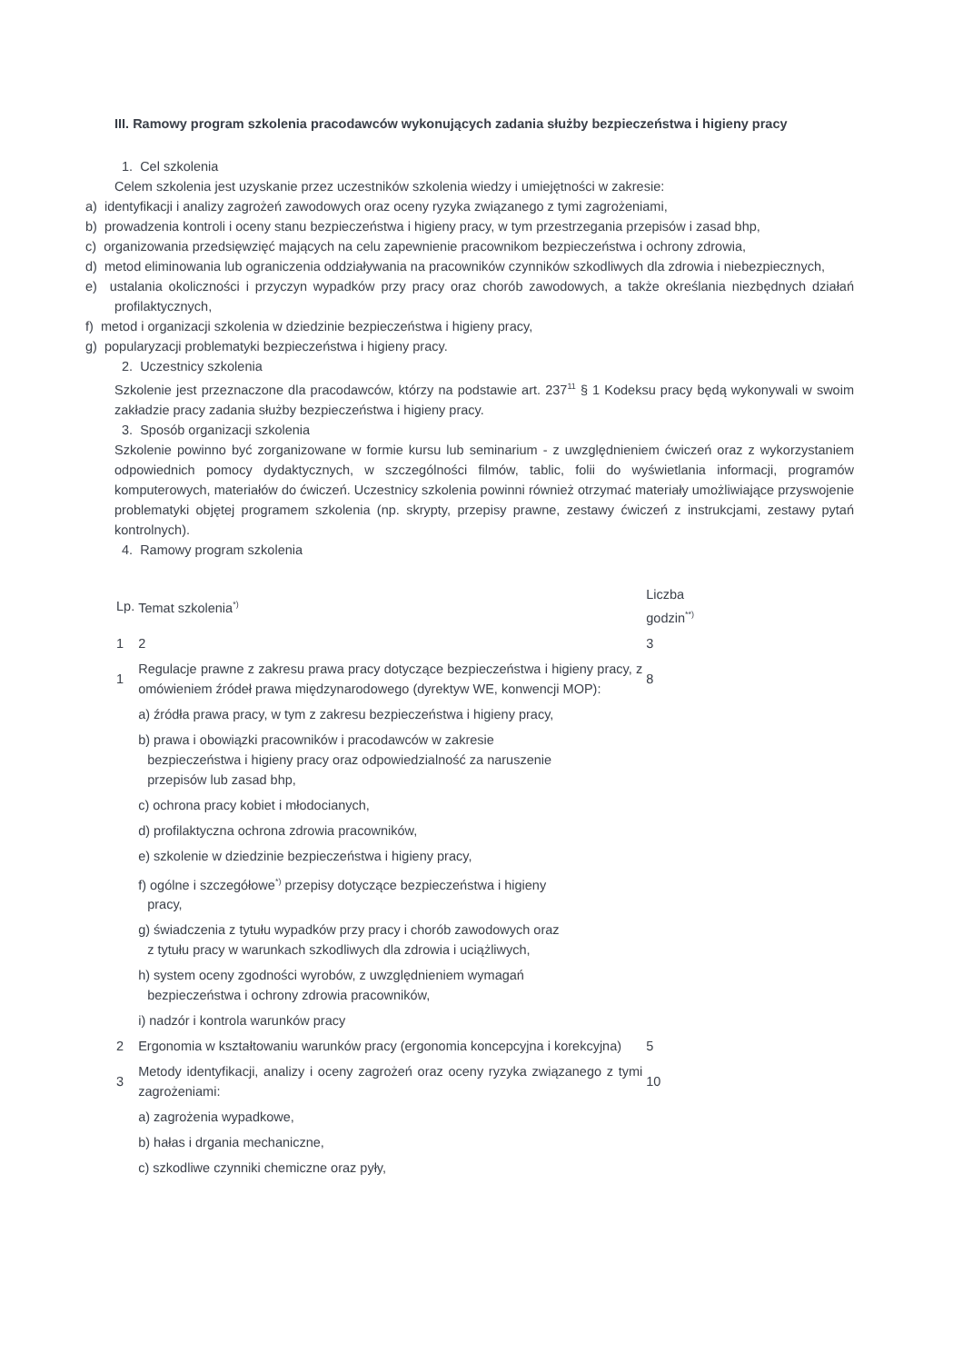III. Ramowy program szkolenia pracodawców wykonujących zadania służby bezpieczeństwa i higieny pracy
1. Cel szkolenia
Celem szkolenia jest uzyskanie przez uczestników szkolenia wiedzy i umiejętności w zakresie:
a) identyfikacji i analizy zagrożeń zawodowych oraz oceny ryzyka związanego z tymi zagrożeniami,
b) prowadzenia kontroli i oceny stanu bezpieczeństwa i higieny pracy, w tym przestrzegania przepisów i zasad bhp,
c) organizowania przedsięwzięć mających na celu zapewnienie pracownikom bezpieczeństwa i ochrony zdrowia,
d) metod eliminowania lub ograniczenia oddziaływania na pracowników czynników szkodliwych dla zdrowia i niebezpiecznych,
e) ustalania okoliczności i przyczyn wypadków przy pracy oraz chorób zawodowych, a także określania niezbędnych działań profilaktycznych,
f) metod i organizacji szkolenia w dziedzinie bezpieczeństwa i higieny pracy,
g) popularyzacji problematyki bezpieczeństwa i higieny pracy.
2. Uczestnicy szkolenia
Szkolenie jest przeznaczone dla pracodawców, którzy na podstawie art. 237<sup>11</sup> § 1 Kodeksu pracy będą wykonywali w swoim zakładzie pracy zadania służby bezpieczeństwa i higieny pracy.
3. Sposób organizacji szkolenia
Szkolenie powinno być zorganizowane w formie kursu lub seminarium - z uwzględnieniem ćwiczeń oraz z wykorzystaniem odpowiednich pomocy dydaktycznych, w szczególności filmów, tablic, folii do wyświetlania informacji, programów komputerowych, materiałów do ćwiczeń. Uczestnicy szkolenia powinni również otrzymać materiały umożliwiające przyswojenie problematyki objętej programem szkolenia (np. skrypty, przepisy prawne, zestawy ćwiczeń z instrukcjami, zestawy pytań kontrolnych).
4. Ramowy program szkolenia
| Lp. | Temat szkolenia<sup>*)</sup> | Liczba godzin<sup>**)</sup> |
| 1 | 2 | 3 |
| 1 | Regulacje prawne z zakresu prawa pracy dotyczące bezpieczeństwa i higieny pracy, z omówieniem źródeł prawa międzynarodowego (dyrektyw WE, konwencji MOP): | 8 |
| | a) źródła prawa pracy, w tym z zakresu bezpieczeństwa i higieny pracy, | |
| | b) prawa i obowiązki pracowników i pracodawców w zakresie bezpieczeństwa i higieny pracy oraz odpowiedzialność za naruszenie przepisów lub zasad bhp, | |
| | c) ochrona pracy kobiet i młodocianych, | |
| | d) profilaktyczna ochrona zdrowia pracowników, | |
| | e) szkolenie w dziedzinie bezpieczeństwa i higieny pracy, | |
| | f) ogólne i szczegółowe<sup>*)</sup> przepisy dotyczące bezpieczeństwa i higieny pracy, | |
| | g) świadczenia z tytułu wypadków przy pracy i chorób zawodowych oraz z tytułu pracy w warunkach szkodliwych dla zdrowia i uciążliwych, | |
| | h) system oceny zgodności wyrobów, z uwzględnieniem wymagań bezpieczeństwa i ochrony zdrowia pracowników, | |
| | i) nadzór i kontrola warunków pracy | |
| 2 | Ergonomia w kształtowaniu warunków pracy (ergonomia koncepcyjna i korekcyjna) | 5 |
| 3 | Metody identyfikacji, analizy i oceny zagrożeń oraz oceny ryzyka związanego z tymi zagrożeniami: | 10 |
| | a) zagrożenia wypadkowe, | |
| | b) hałas i drgania mechaniczne, | |
| | c) szkodliwe czynniki chemiczne oraz pyły, | |